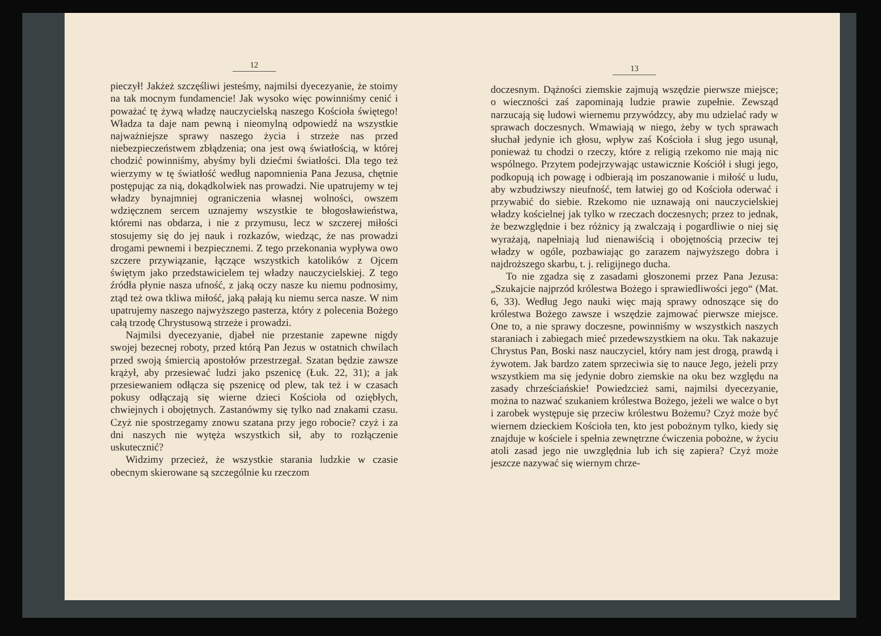12
pieczył! Jakżeż szczęśliwi jesteśmy, najmilsi dyecezyanie, że stoimy na tak mocnym fundamencie! Jak wysoko więc powinniśmy cenić i poważać tę żywą władzę nauczycielską naszego Kościoła świętego! Władza ta daje nam pewną i nieomylną odpowiedź na wszystkie najważniejsze sprawy naszego życia i strzeże nas przed niebezpieczeństwem zbłądzenia; ona jest ową światłością, w której chodzić powinniśmy, abyśmy byli dziećmi światłości. Dla tego też wierzymy w tę światłość według napomnienia Pana Jezusa, chętnie postępując za nią, dokądkolwiek nas prowadzi. Nie upatrujemy w tej władzy bynajmniej ograniczenia własnej wolności, owszem wdzięcznem sercem uznajemy wszystkie te błogosławieństwa, któremi nas obdarza, i nie z przymusu, lecz w szczerej miłości stosujemy się do jej nauk i rozkazów, wiedząc, że nas prowadzi drogami pewnemi i bezpiecznemi. Z tego przekonania wypływa owo szczere przywiązanie, łączące wszystkich katolików z Ojcem świętym jako przedstawicielem tej władzy nauczycielskiej. Z tego źródła płynie nasza ufność, z jaką oczy nasze ku niemu podnosimy, ztąd też owa tkliwa miłość, jaką pałają ku niemu serca nasze. W nim upatrujemy naszego najwyższego pasterza, który z polecenia Bożego całą trzodę Chrystusową strzeże i prowadzi.
Najmilsi dyecezyanie, djabeł nie przestanie zapewne nigdy swojej bezecnej roboty, przed którą Pan Jezus w ostatnich chwilach przed swoją śmiercią apostołów przestrzegał. Szatan będzie zawsze krążył, aby przesiewać ludzi jako pszenicę (Łuk. 22, 31); a jak przesiewaniem odłącza się pszenicę od plew, tak też i w czasach pokusy odłączają się wierne dzieci Kościoła od oziębłych, chwiejnych i obojętnych. Zastanówmy się tylko nad znakami czasu. Czyż nie spostrzegamy znowu szatana przy jego robocie? czyż i za dni naszych nie wytęża wszystkich sił, aby to rozłączenie uskutecznić?
Widzimy przecież, że wszystkie starania ludzkie w czasie obecnym skierowane są szczególnie ku rzeczom
13
doczesnym. Dążności ziemskie zajmują wszędzie pierwsze miejsce; o wieczności zaś zapominają ludzie prawie zupełnie. Zewsząd narzucają się ludowi wiernemu przywódzcy, aby mu udzielać rady w sprawach doczesnych. Wmawiają w niego, żeby w tych sprawach słuchał jedynie ich głosu, wpływ zaś Kościoła i sług jego usunął, ponieważ tu chodzi o rzeczy, które z religią rzekomo nie mają nic wspólnego. Przytem podejrzywając ustawicznie Kościół i sługi jego, podkopują ich powagę i odbierają im poszanowanie i miłość u ludu, aby wzbudziwszy nieufność, tem łatwiej go od Kościoła oderwać i przywabić do siebie. Rzekomo nie uznawają oni nauczycielskiej władzy kościelnej jak tylko w rzeczach doczesnych; przez to jednak, że bezwzględnie i bez różnicy ją zwalczają i pogardliwie o niej się wyrażają, napełniają lud nienawiścią i obojętnością przeciw tej władzy w ogóle, pozbawiając go zarazem najwyższego dobra i najdroższego skarbu, t. j. religijnego ducha.
To nie zgadza się z zasadami głoszonemi przez Pana Jezusa: „Szukajcie najprzód królestwa Bożego i sprawiedliwości jego“ (Mat. 6, 33). Według Jego nauki więc mają sprawy odnoszące się do królestwa Bożego zawsze i wszędzie zajmować pierwsze miejsce. One to, a nie sprawy doczesne, powinniśmy w wszystkich naszych staraniach i zabiegach mieć przedewszystkiem na oku. Tak nakazuje Chrystus Pan, Boski nasz nauczyciel, który nam jest drogą, prawdą i żywotem. Jak bardzo zatem sprzeciwia się to nauce Jego, jeżeli przy wszystkiem ma się jedynie dobro ziemskie na oku bez względu na zasady chrześciańskie! Powiedzcież sami, najmilsi dyecezyanie, można to nazwać szukaniem królestwa Bożego, jeżeli we walce o byt i zarobek występuje się przeciw królestwu Bożemu? Czyż może być wiernem dzieckiem Kościoła ten, kto jest pobożnym tylko, kiedy się znajduje w kościele i spełnia zewnętrzne ćwiczenia pobożne, w życiu atoli zasad jego nie uwzględnia lub ich się zapiera? Czyż może jeszcze nazywać się wiernym chrze-